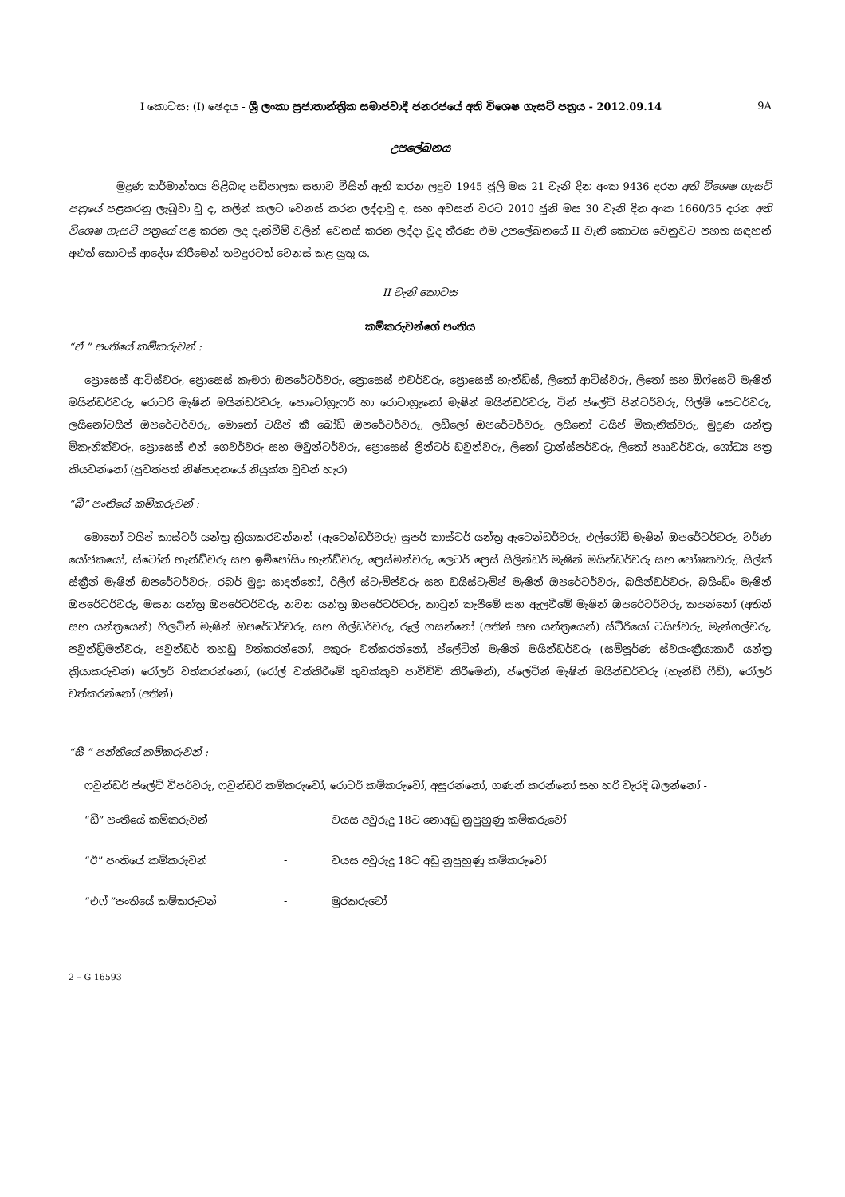I කොටස: (I) ඡෙදය - ශ්‍රී ලංකා ප්‍රජාතාන්ත්‍රික සමාජවාදී ජනරජයේ අති විශෙෂ ගැසට් පත්‍රය - 2012.09.14 9A
උපලේඛනය
මුද්‍රණ කර්මාන්තය පිළිබඳ පඩිපාලක සභාව විසින් ඇති කරන ලදුව 1945 ජූලි මස 21 වැනි දින අංක 9436 දරන අති විශෙෂ ගැසට් පත්‍රයේ පළකරනු ලැබුවා වූ ද, කලින් කලට වෙනස් කරන ලද්දාවූ ද, සහ අවසන් වරට 2010 ජූනි මස 30 වැනි දින අංක 1660/35 දරන අති විශෙෂ ගැසට් පත්‍රයේ පළ කරන ලද දැන්වීම් වලින් වෙනස් කරන ලද්දා වූද තීරණ එම උපලේඛනයේ II වැනි කොටස වෙනුවට පහත සඳහන් අළුත් කොටස් ආදේශ කිරීමෙන් තවදුරටත් වෙනස් කළ යුතු ය.
II වැනි කොටස
කම්කරුවන්ගේ පංතිය
“ඒ ” පංතියේ කම්කරුවන් :
ප්‍රොසෙස් ආටිස්වරු, ප්‍රොසෙස් කැමරා ඔපරේටර්වරු, ප්‍රොසෙස් එචර්වරු, ප්‍රොසෙස් හැන්ඩ්ස්, ලිතෝ ආටිස්වරු, ලිතෝ සහ ඕෆ්සෙට් මැෂින් මයින්ඩර්වරු, රොටරි මැෂින් මයින්ඩර්වරු, පොටෝග්‍රැෆර් හා රොටාග්‍රැනෝ මැෂින් මයින්ඩර්වරු, ටින් ප්ලේට් පින්ටර්වරු, ෆිල්ම් සෙටර්වරු, ලයිනෝටයිප් ඔපරේටර්වරු, මොනෝ ටයිප් කී බෝඩ් ඔපරේටර්වරු, ලඩ්ලෝ ඔපරේටර්වරු, ලයිනෝ ටයිප් මිකැනික්වරු, මුද්‍රණ යන්ත්‍ර මිකැනික්වරු, ප්‍රොසෙස් එන් ගෙවර්වරු සහ මවුන්ටර්වරු, ප්‍රොසෙස් ප්‍රින්ටර් ඩවුන්වරු, ලිතෝ ට්‍රාන්ස්පර්වරු, ලිතෝ පෘෘවර්වරු, ශෝධ්‍ය පත්‍ර කියවන්නෝ (පුවත්පත් නිෂ්පාදනයේ නියුක්ත වූවන් හැර)
“බී” පංතියේ කම්කරුවන් :
මොනෝ ටයිප් කාස්ටර් යන්ත්‍ර ක්‍රියාකරවන්නන් (ඇටෙන්ඩර්වරු) සුපර් කාස්ටර් යන්ත්‍ර ඇටෙන්ඩර්වරු, එල්රෝඩ් මැෂින් ඔපරේටර්වරු, වර්ණ යෝජකයෝ, ස්ටෝන් හැන්ඩ්වරු සහ ඉම්පෝසිං හැන්ඩ්වරු, ප්‍රෙස්මන්වරු, ලෙටර් ප්‍රෙස් සිලින්ඩර් මැෂින් මයින්ඩර්වරු සහ පෝෂකවරු, සිල්ක් ස්ක්‍රීන් මැෂින් ඔපරේටර්වරු, රබර් මුද්‍රා සාදන්නෝ, රිලීෆ් ස්ටැම්ප්වරු සහ ඩයිස්ටැම්ප් මැෂින් ඔපරේටර්වරු, බයින්ඩර්වරු, බයිංඩිං මැෂින් ඔපරේටර්වරු, මසන යන්ත්‍ර ඔපරේටර්වරු, නවන යන්ත්‍ර ඔපරේටර්වරු, කාටුන් කැපීමේ සහ ඇලවීමේ මැෂින් ඔපරේටර්වරු, කපන්නෝ (අතින් සහ යන්ත්‍රයෙන්) ගිලටින් මැෂින් ඔපරේටර්වරු, සහ ගිල්ඩර්වරු, රූල් ගසන්නෝ (අතින් සහ යන්ත්‍රයෙන්) ස්ටීරියෝ ටයිප්වරු, මැන්ගල්වරු, පවුන්ඩ්‍රිමන්වරු, පවුන්ඩර් තහඩු වත්කරන්නෝ, අකුරු වත්කරන්නෝ, ප්ලේටින් මැෂින් මයින්ඩර්වරු (සම්පූර්ණ ස්වයංක්‍රීයාකාරී යන්ත්‍ර ක්‍රියාකරුවන්) රෝලර් වත්කරන්නෝ, (රෝල් වත්කිරීමේ තුවක්කුව පාවිච්චි කිරීමෙන්), ප්ලේටින් මැෂින් මයින්ඩර්වරු (හැන්ඩ් ෆීඩ්), රෝලර් වත්කරන්නෝ (අතින්)
“සී ” පන්තියේ කම්කරුවන් :
ෆවුන්ඩර් ප්ලේට් විපර්වරු, ෆවුන්ඩරි කම්කරුවෝ, රොටර් කම්කරුවෝ, අසුරන්නෝ, ගණන් කරන්නෝ සහ හරි වැරදි බලන්නෝ -
“ඩී” පංතියේ කම්කරුවන් - වයස අවුරුදු 18ට නොඅඩු නුපුහුණු කම්කරුවෝ
“ඊ” පංතියේ කම්කරුවන් - වයස අවුරුදු 18ට අඩු නුපුහුණු කම්කරුවෝ
“එෆ් ”පංතියේ කම්කරුවන් - මුරකරුවෝ
2 – G 16593